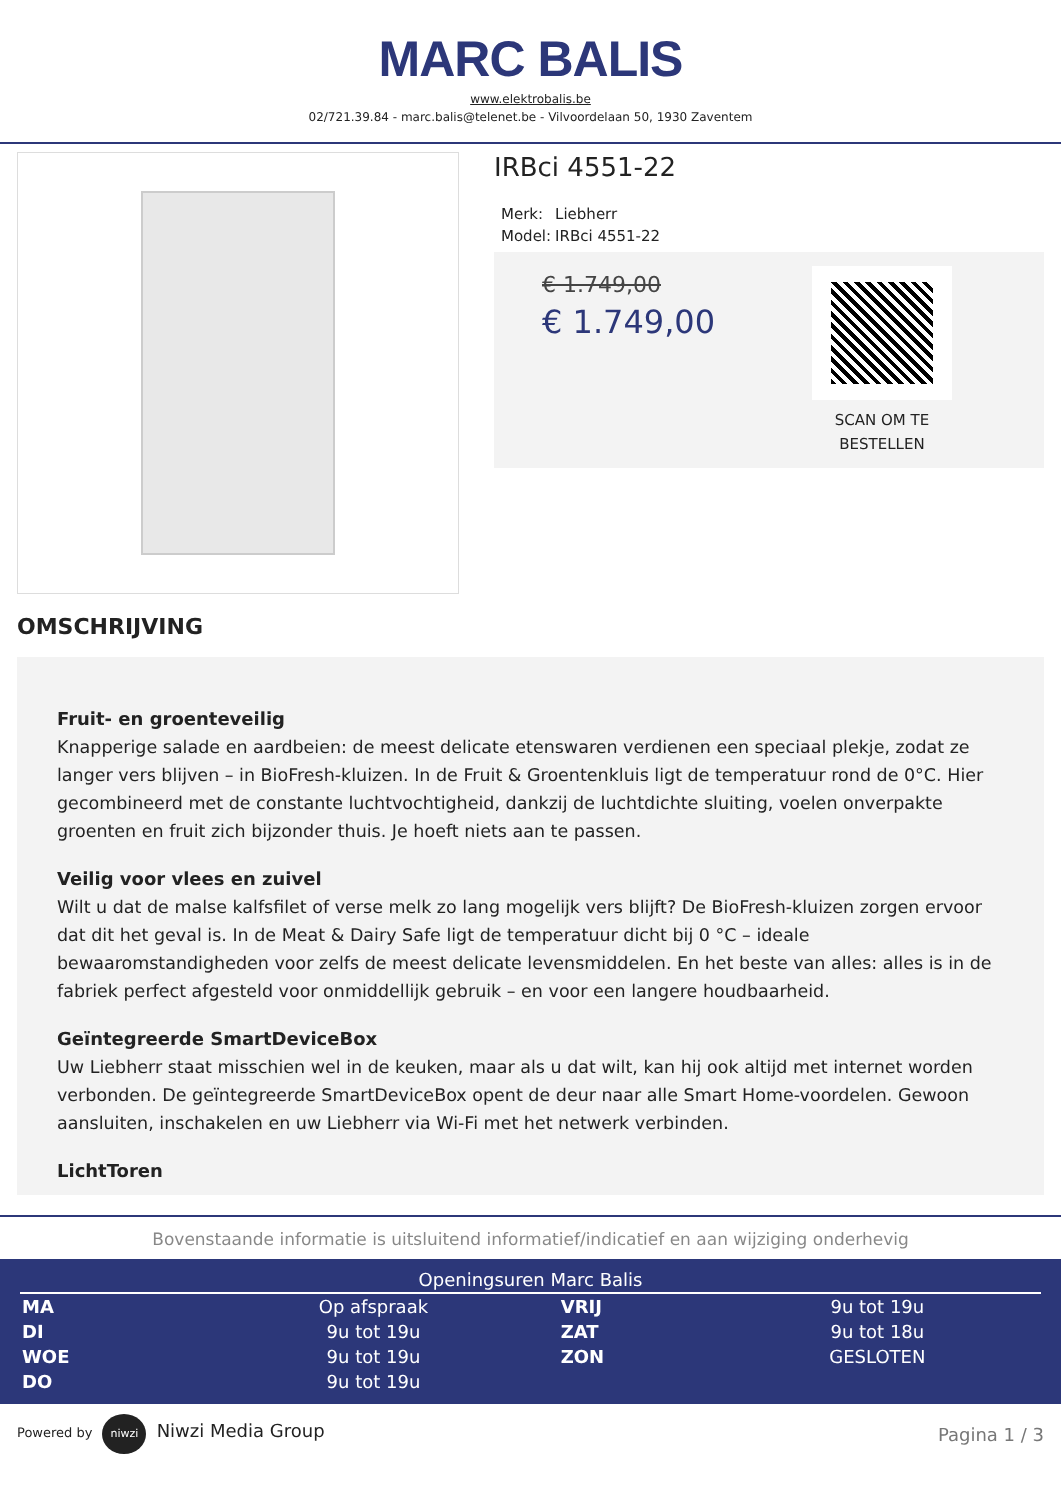MARC BALIS
www.elektrobalis.be
02/721.39.84 - marc.balis@telenet.be - Vilvoordelaan 50, 1930 Zaventem
IRBci 4551-22
| Merk: | Liebherr |
| Model: | IRBci 4551-22 |
€ 1.749,00
€ 1.749,00
SCAN OM TE
BESTELLEN
OMSCHRIJVING
Fruit- en groenteveilig
Knapperige salade en aardbeien: de meest delicate etenswaren verdienen een speciaal plekje, zodat ze langer vers blijven – in BioFresh-kluizen. In de Fruit & Groentenkluis ligt de temperatuur rond de 0°C. Hier gecombineerd met de constante luchtvochtigheid, dankzij de luchtdichte sluiting, voelen onverpakte groenten en fruit zich bijzonder thuis. Je hoeft niets aan te passen.
Veilig voor vlees en zuivel
Wilt u dat de malse kalfsfilet of verse melk zo lang mogelijk vers blijft? De BioFresh-kluizen zorgen ervoor dat dit het geval is. In de Meat & Dairy Safe ligt de temperatuur dicht bij 0 °C – ideale bewaaromstandigheden voor zelfs de meest delicate levensmiddelen. En het beste van alles: alles is in de fabriek perfect afgesteld voor onmiddellijk gebruik – en voor een langere houdbaarheid.
Geïntegreerde SmartDeviceBox
Uw Liebherr staat misschien wel in de keuken, maar als u dat wilt, kan hij ook altijd met internet worden verbonden. De geïntegreerde SmartDeviceBox opent de deur naar alle Smart Home-voordelen. Gewoon aansluiten, inschakelen en uw Liebherr via Wi-Fi met het netwerk verbinden.
LichtToren
Bovenstaande informatie is uitsluitend informatief/indicatief en aan wijziging onderhevig
Openingsuren Marc Balis
| MA | Op afspraak | VRIJ | 9u tot 19u |
| DI | 9u tot 19u | ZAT | 9u tot 18u |
| WOE | 9u tot 19u | ZON | GESLOTEN |
| DO | 9u tot 19u | | |
Powered by niwzi Niwzi Media Group
Pagina 1 / 3